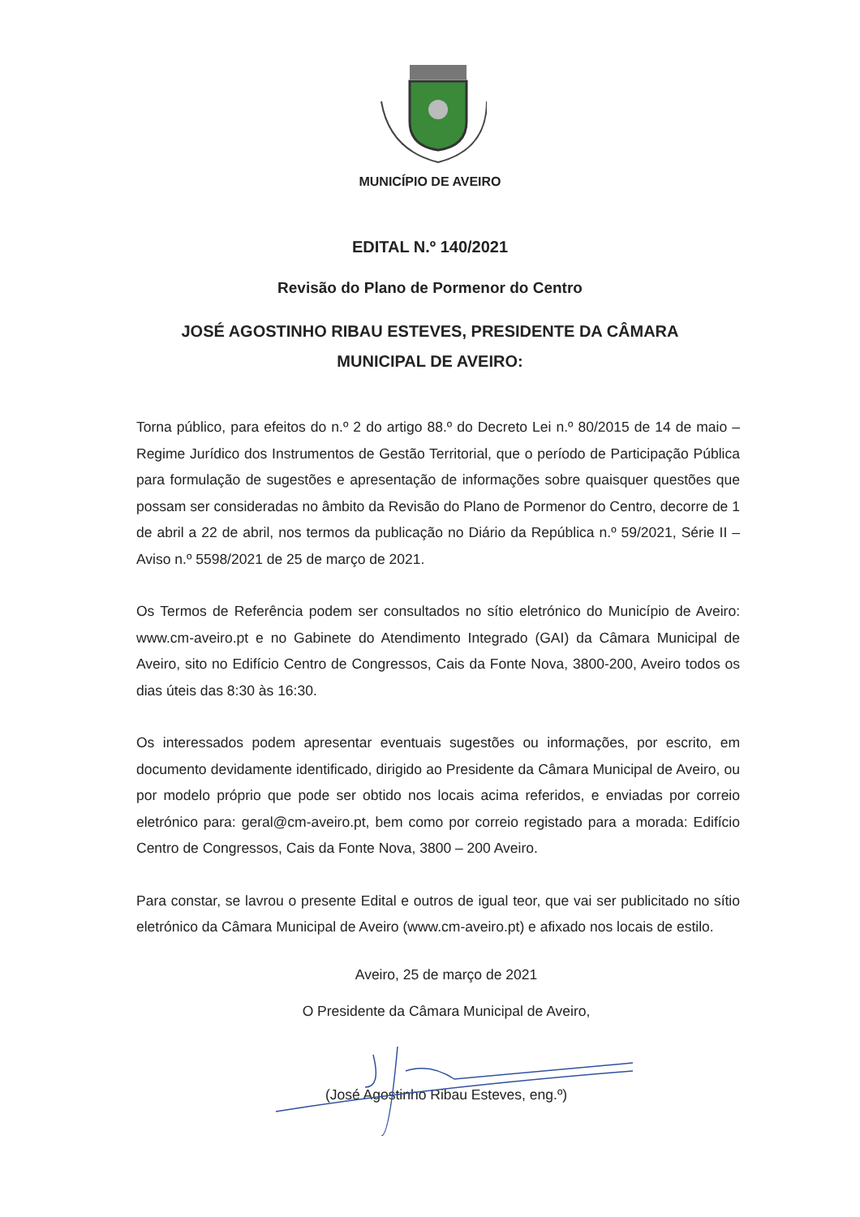MUNICÍPIO DE AVEIRO
EDITAL N.º 140/2021
Revisão do Plano de Pormenor do Centro
JOSÉ AGOSTINHO RIBAU ESTEVES, PRESIDENTE DA CÂMARA
MUNICIPAL DE AVEIRO:
Torna público, para efeitos do n.º 2 do artigo 88.º do Decreto Lei n.º 80/2015 de 14 de maio – Regime Jurídico dos Instrumentos de Gestão Territorial, que o período de Participação Pública para formulação de sugestões e apresentação de informações sobre quaisquer questões que possam ser consideradas no âmbito da Revisão do Plano de Pormenor do Centro, decorre de 1 de abril a 22 de abril, nos termos da publicação no Diário da República n.º 59/2021, Série II – Aviso n.º 5598/2021 de 25 de março de 2021.
Os Termos de Referência podem ser consultados no sítio eletrónico do Município de Aveiro: www.cm-aveiro.pt e no Gabinete do Atendimento Integrado (GAI) da Câmara Municipal de Aveiro, sito no Edifício Centro de Congressos, Cais da Fonte Nova, 3800-200, Aveiro todos os dias úteis das 8:30 às 16:30.
Os interessados podem apresentar eventuais sugestões ou informações, por escrito, em documento devidamente identificado, dirigido ao Presidente da Câmara Municipal de Aveiro, ou por modelo próprio que pode ser obtido nos locais acima referidos, e enviadas por correio eletrónico para: geral@cm-aveiro.pt, bem como por correio registado para a morada: Edifício Centro de Congressos, Cais da Fonte Nova, 3800 – 200 Aveiro.
Para constar, se lavrou o presente Edital e outros de igual teor, que vai ser publicitado no sítio eletrónico da Câmara Municipal de Aveiro (www.cm-aveiro.pt) e afixado nos locais de estilo.
Aveiro, 25 de março de 2021
O Presidente da Câmara Municipal de Aveiro,
(José Agostinho Ribau Esteves, eng.º)